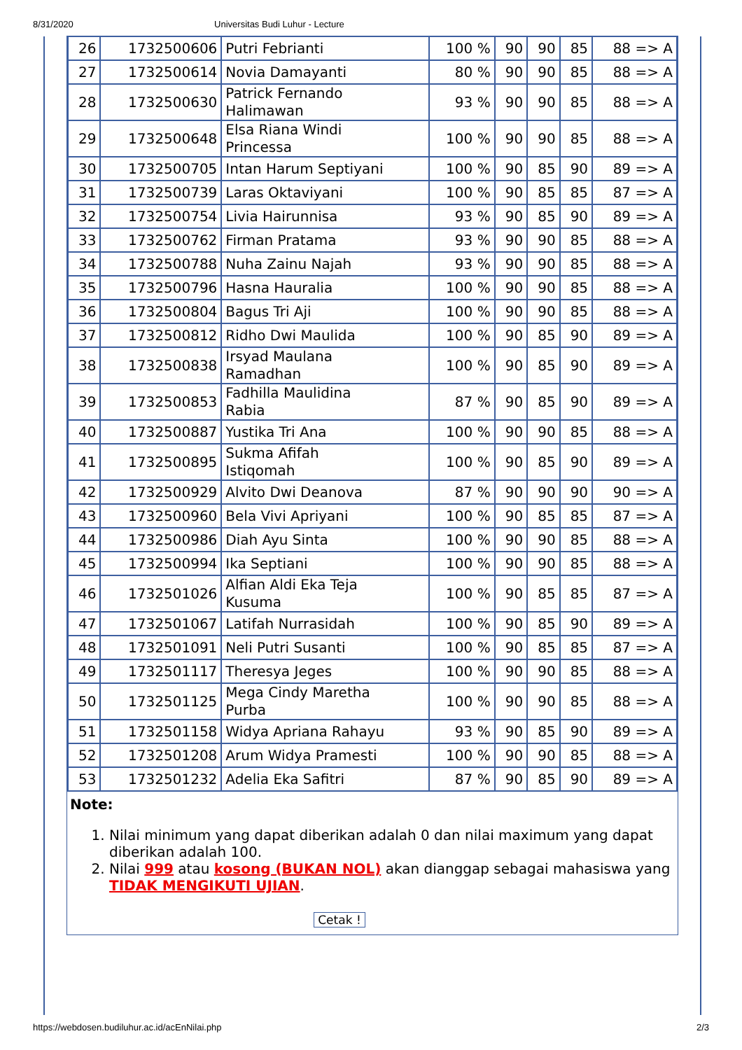8/31/2020 Universitas Budi Luhur - Lecture
| 26 | 1732500606 | Putri Febrianti | 100 % | 90 | 90 | 85 | 88 => A |
| 27 | 1732500614 | Novia Damayanti | 80 % | 90 | 90 | 85 | 88 => A |
| 28 | 1732500630 | Patrick Fernando Halimawan | 93 % | 90 | 90 | 85 | 88 => A |
| 29 | 1732500648 | Elsa Riana Windi Princessa | 100 % | 90 | 90 | 85 | 88 => A |
| 30 | 1732500705 | Intan Harum Septiyani | 100 % | 90 | 85 | 90 | 89 => A |
| 31 | 1732500739 | Laras Oktaviyani | 100 % | 90 | 85 | 85 | 87 => A |
| 32 | 1732500754 | Livia Hairunnisa | 93 % | 90 | 85 | 90 | 89 => A |
| 33 | 1732500762 | Firman Pratama | 93 % | 90 | 90 | 85 | 88 => A |
| 34 | 1732500788 | Nuha Zainu Najah | 93 % | 90 | 90 | 85 | 88 => A |
| 35 | 1732500796 | Hasna Hauralia | 100 % | 90 | 90 | 85 | 88 => A |
| 36 | 1732500804 | Bagus Tri Aji | 100 % | 90 | 90 | 85 | 88 => A |
| 37 | 1732500812 | Ridho Dwi Maulida | 100 % | 90 | 85 | 90 | 89 => A |
| 38 | 1732500838 | Irsyad Maulana Ramadhan | 100 % | 90 | 85 | 90 | 89 => A |
| 39 | 1732500853 | Fadhilla Maulidina Rabia | 87 % | 90 | 85 | 90 | 89 => A |
| 40 | 1732500887 | Yustika Tri Ana | 100 % | 90 | 90 | 85 | 88 => A |
| 41 | 1732500895 | Sukma Afifah Istiqomah | 100 % | 90 | 85 | 90 | 89 => A |
| 42 | 1732500929 | Alvito Dwi Deanova | 87 % | 90 | 90 | 90 | 90 => A |
| 43 | 1732500960 | Bela Vivi Apriyani | 100 % | 90 | 85 | 85 | 87 => A |
| 44 | 1732500986 | Diah Ayu Sinta | 100 % | 90 | 90 | 85 | 88 => A |
| 45 | 1732500994 | Ika Septiani | 100 % | 90 | 90 | 85 | 88 => A |
| 46 | 1732501026 | Alfian Aldi Eka Teja Kusuma | 100 % | 90 | 85 | 85 | 87 => A |
| 47 | 1732501067 | Latifah Nurrasidah | 100 % | 90 | 85 | 90 | 89 => A |
| 48 | 1732501091 | Neli Putri Susanti | 100 % | 90 | 85 | 85 | 87 => A |
| 49 | 1732501117 | Theresya Jeges | 100 % | 90 | 90 | 85 | 88 => A |
| 50 | 1732501125 | Mega Cindy Maretha Purba | 100 % | 90 | 90 | 85 | 88 => A |
| 51 | 1732501158 | Widya Apriana Rahayu | 93 % | 90 | 85 | 90 | 89 => A |
| 52 | 1732501208 | Arum Widya Pramesti | 100 % | 90 | 90 | 85 | 88 => A |
| 53 | 1732501232 | Adelia Eka Safitri | 87 % | 90 | 85 | 90 | 89 => A |
Note:
1. Nilai minimum yang dapat diberikan adalah 0 dan nilai maximum yang dapat diberikan adalah 100.
2. Nilai 999 atau kosong (BUKAN NOL) akan dianggap sebagai mahasiswa yang TIDAK MENGIKUTI UJIAN.
Cetak !
https://webdosen.budiluhur.ac.id/acEnNilai.php 2/3